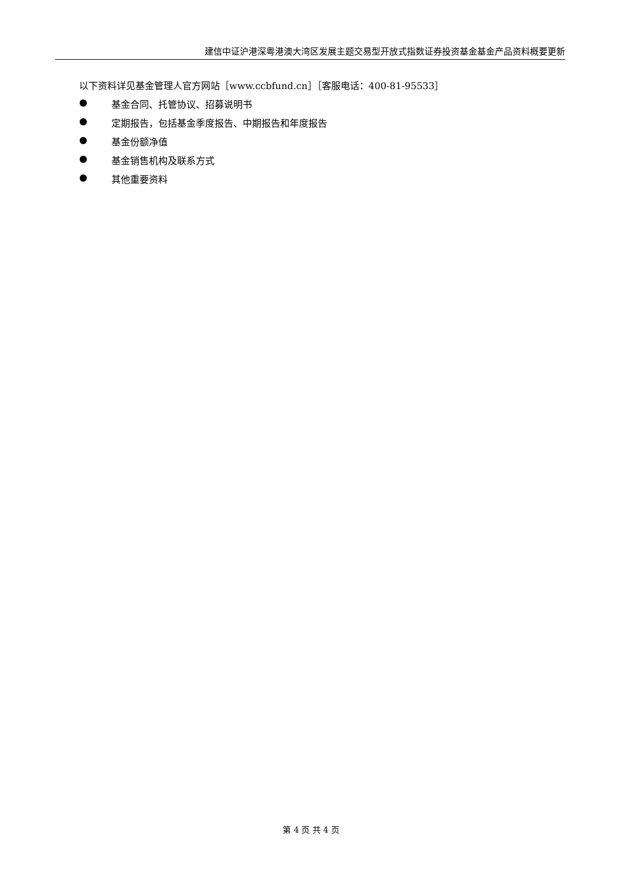建信中证沪港深粤港澳大湾区发展主题交易型开放式指数证券投资基金基金产品资料概要更新
以下资料详见基金管理人官方网站［www.ccbfund.cn］［客服电话：400-81-95533］
● 基金合同、托管协议、招募说明书
● 定期报告，包括基金季度报告、中期报告和年度报告
● 基金份额净值
● 基金销售机构及联系方式
● 其他重要资料
第 4 页 共 4 页